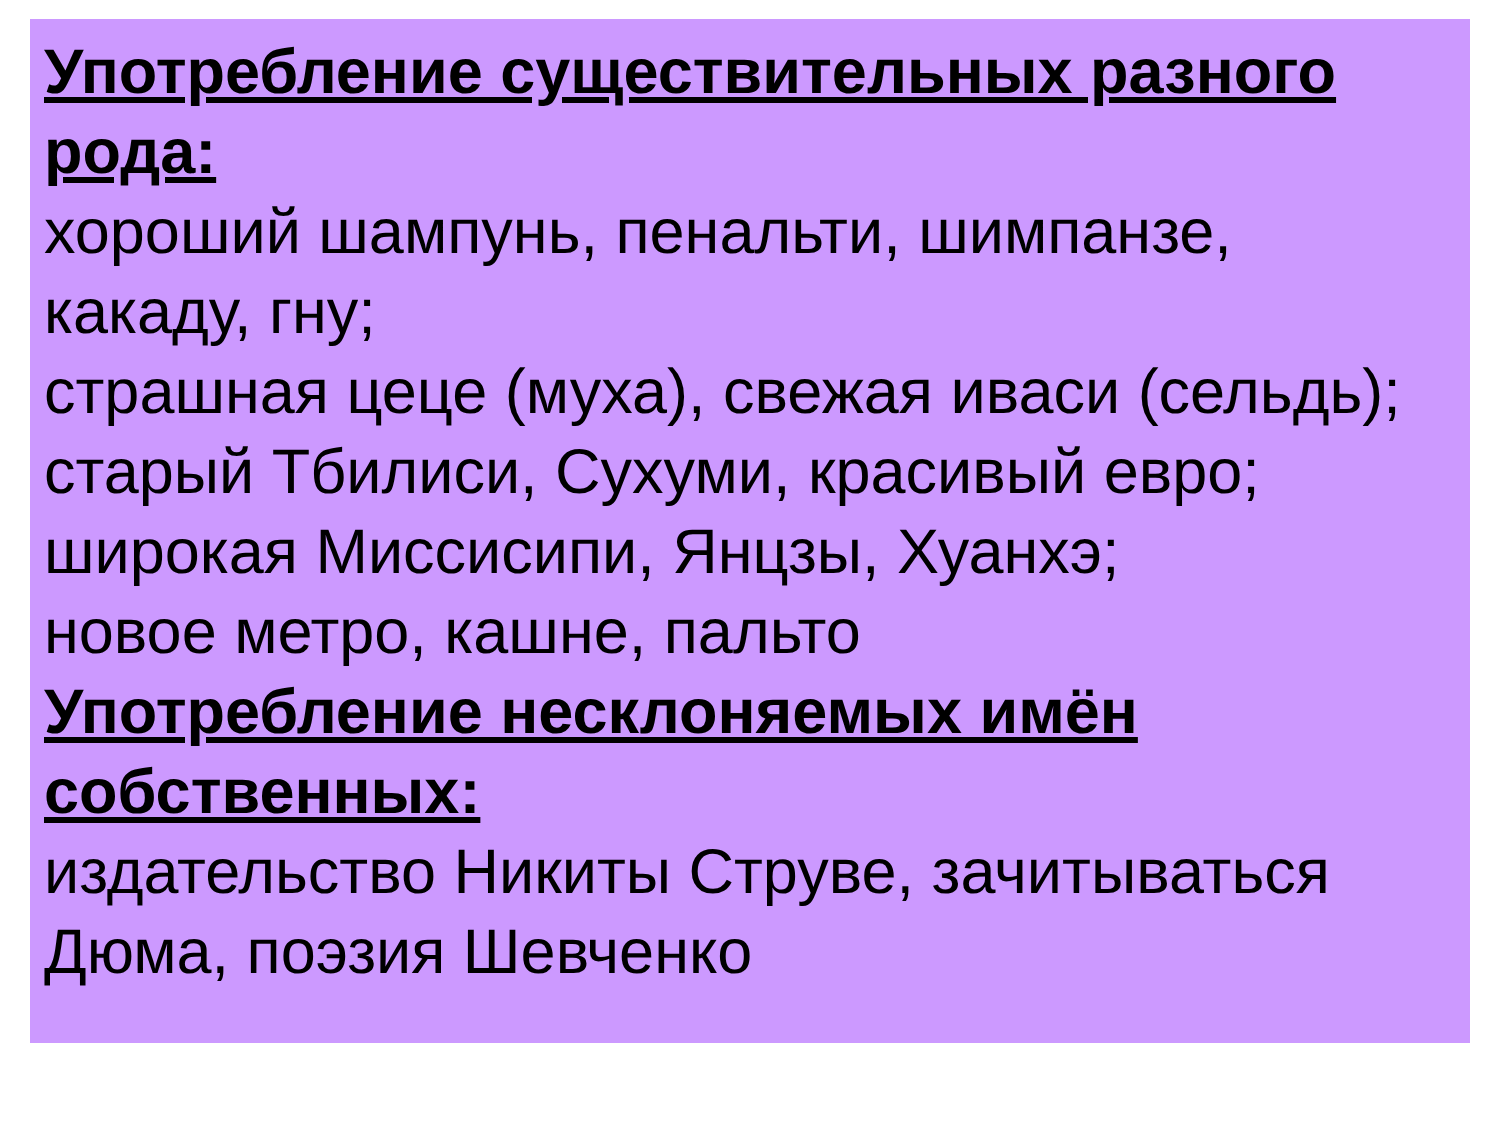Употребление существительных разного рода:
хороший шампунь, пенальти, шимпанзе, какаду, гну;
страшная цеце (муха), свежая иваси (сельдь);
старый Тбилиси, Сухуми, красивый евро;
широкая Миссисипи, Янцзы, Хуанхэ;
новое метро, кашне, пальто
Употребление несклоняемых имён собственных:
издательство Никиты Струве, зачитываться Дюма, поэзия Шевченко